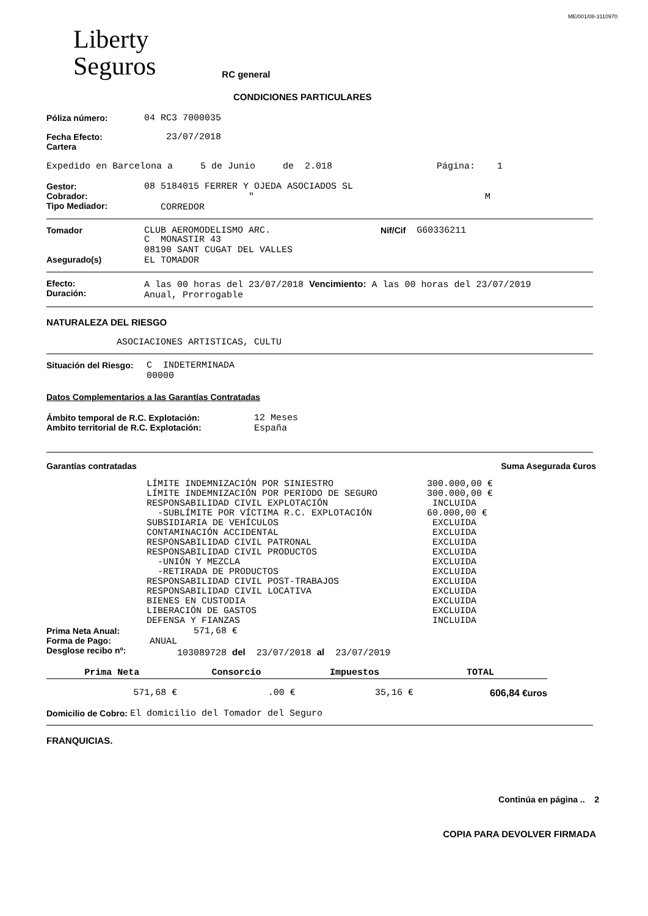ME/001/08-3110970
Liberty
Seguros
RC general
CONDICIONES PARTICULARES
Póliza número: 04 RC3 7000035
Fecha Efecto:
Cartera 23/07/2018
Expedido en Barcelona a 5 de Junio de 2.018 Página: 1
Gestor:
Cobrador:
Tipo Mediador: 08 5184015 FERRER Y OJEDA ASOCIADOS SL " M CORREDOR
Tomador
Asegurado(s) CLUB AEROMODELISMO ARC. Nif/Cif G60336211
C MONASTIR 43 08190 SANT CUGAT DEL VALLES EL TOMADOR
Efecto:
Duración: A las 00 horas del 23/07/2018 Vencimiento: A las 00 horas del 23/07/2019 Anual, Prorrogable
NATURALEZA DEL RIESGO
ASOCIACIONES ARTISTICAS, CULTU
Situación del Riesgo: C INDETERMINADA 00000
Datos Complementarios a las Garantías Contratadas
Ámbito temporal de R.C. Explotación:
Ambito territorial de R.C. Explotación: 12 Meses España
Garantías contratadas Suma Asegurada €uros
LÍMITE INDEMNIZACIÓN POR SINIESTRO 300.000,00 € LÍMITE INDEMNIZACIÓN POR PERIODO DE SEGURO 300.000,00 € RESPONSABILIDAD CIVIL EXPLOTACIÓN INCLUIDA -SUBLÍMITE POR VÍCTIMA R.C. EXPLOTACIÓN 60.000,00 € SUBSIDIARIA DE VEHÍCULOS EXCLUIDA CONTAMINACIÓN ACCIDENTAL EXCLUIDA RESPONSABILIDAD CIVIL PATRONAL EXCLUIDA RESPONSABILIDAD CIVIL PRODUCTOS EXCLUIDA -UNIÓN Y MEZCLA EXCLUIDA -RETIRADA DE PRODUCTOS EXCLUIDA RESPONSABILIDAD CIVIL POST-TRABAJOS EXCLUIDA RESPONSABILIDAD CIVIL LOCATIVA EXCLUIDA BIENES EN CUSTODIA EXCLUIDA LIBERACIÓN DE GASTOS EXCLUIDA DEFENSA Y FIANZAS INCLUIDA
Prima Neta Anual:
Forma de Pago:
Desglose recibo nº: 571,68 € ANUAL 103089728 del 23/07/2018 al 23/07/2019
| Prima Neta | Consorcio | Impuestos | TOTAL |
| --- | --- | --- | --- |
| 571,68 € | .00 € | 35,16 € | 606,84 €uros |
Domicilio de Cobro: El domicilio del Tomador del Seguro
FRANQUICIAS.
Continúa en página .. 2
COPIA PARA DEVOLVER FIRMADA